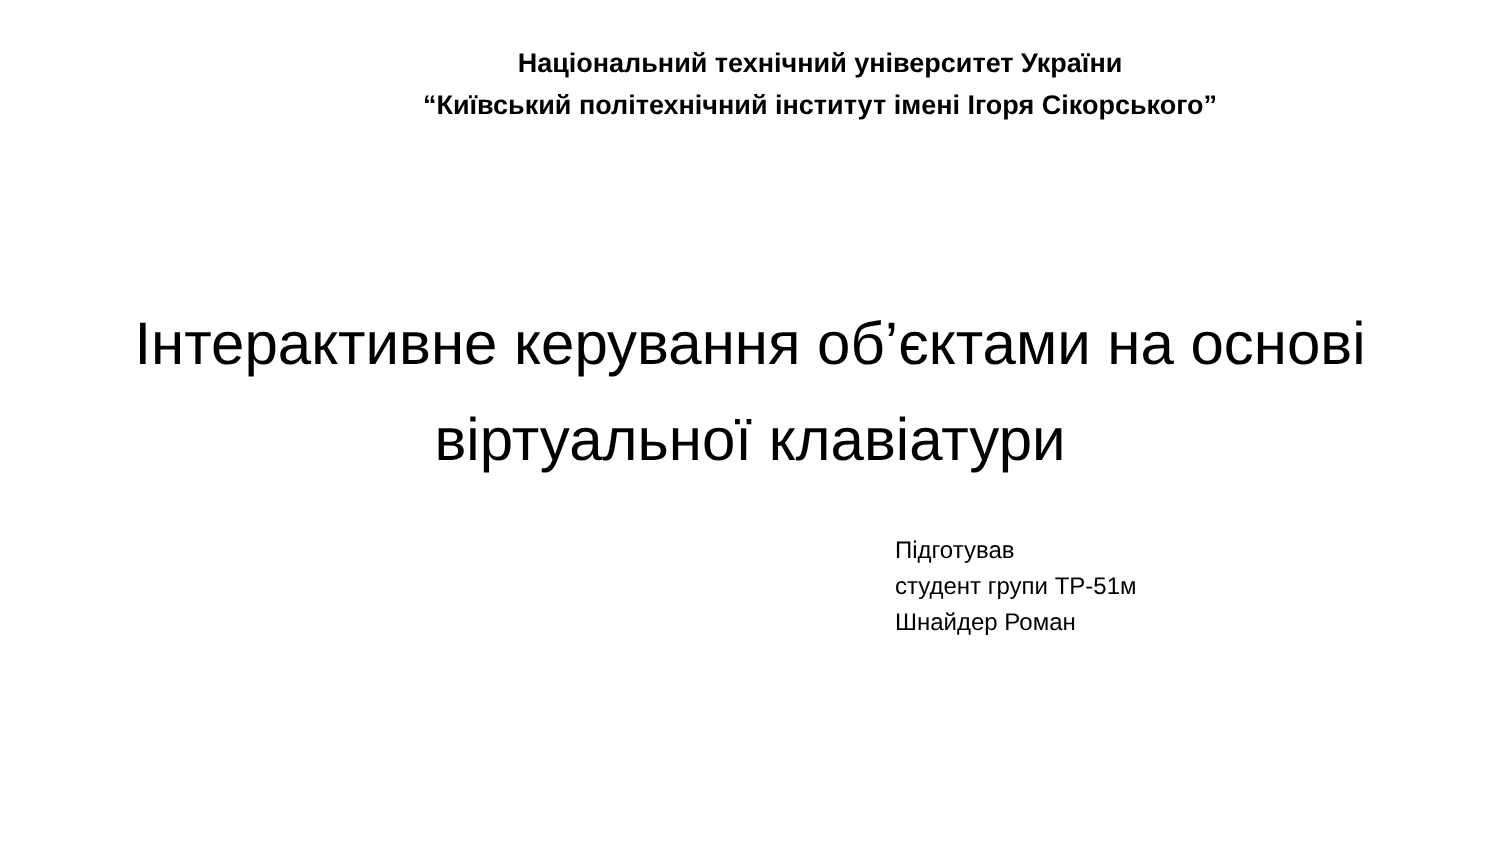Національний технічний університет України
“Київський політехнічний інститут імені Ігоря Сікорського”
Інтерактивне керування об’єктами на основі
віртуальної клавіатури
Підготував
студент групи ТР-51м
Шнайдер Роман